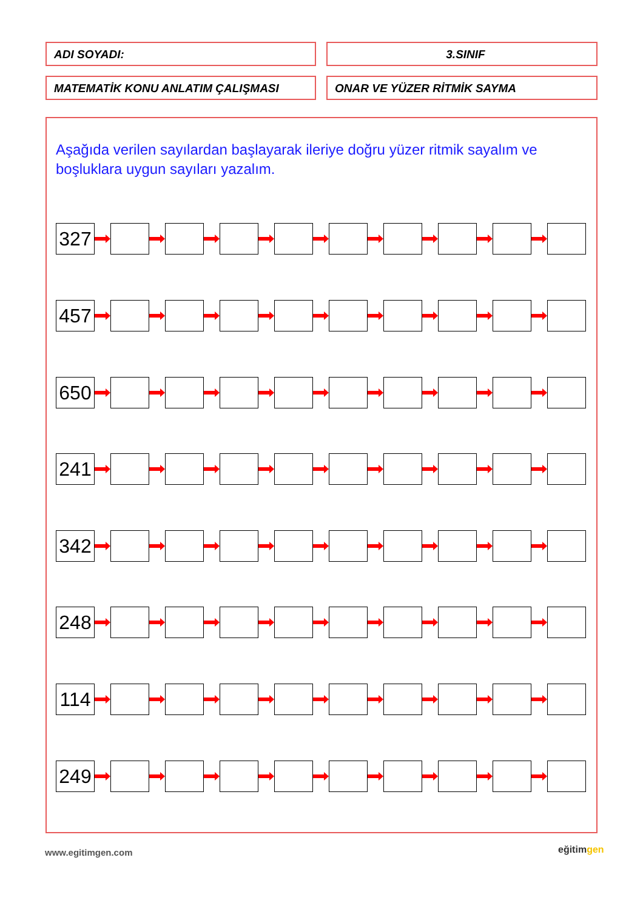ADI SOYADI: 3.SINIF
MATEMATİK KONU ANLATIM ÇALIŞMASI ONAR VE YÜZER RİTMİK SAYMA
Aşağıda verilen sayılardan başlayarak ileriye doğru yüzer ritmik sayalım ve boşluklara uygun sayıları yazalım.
327
457
650
241
342
248
114
249
www.egitimgen.com eğitimgen